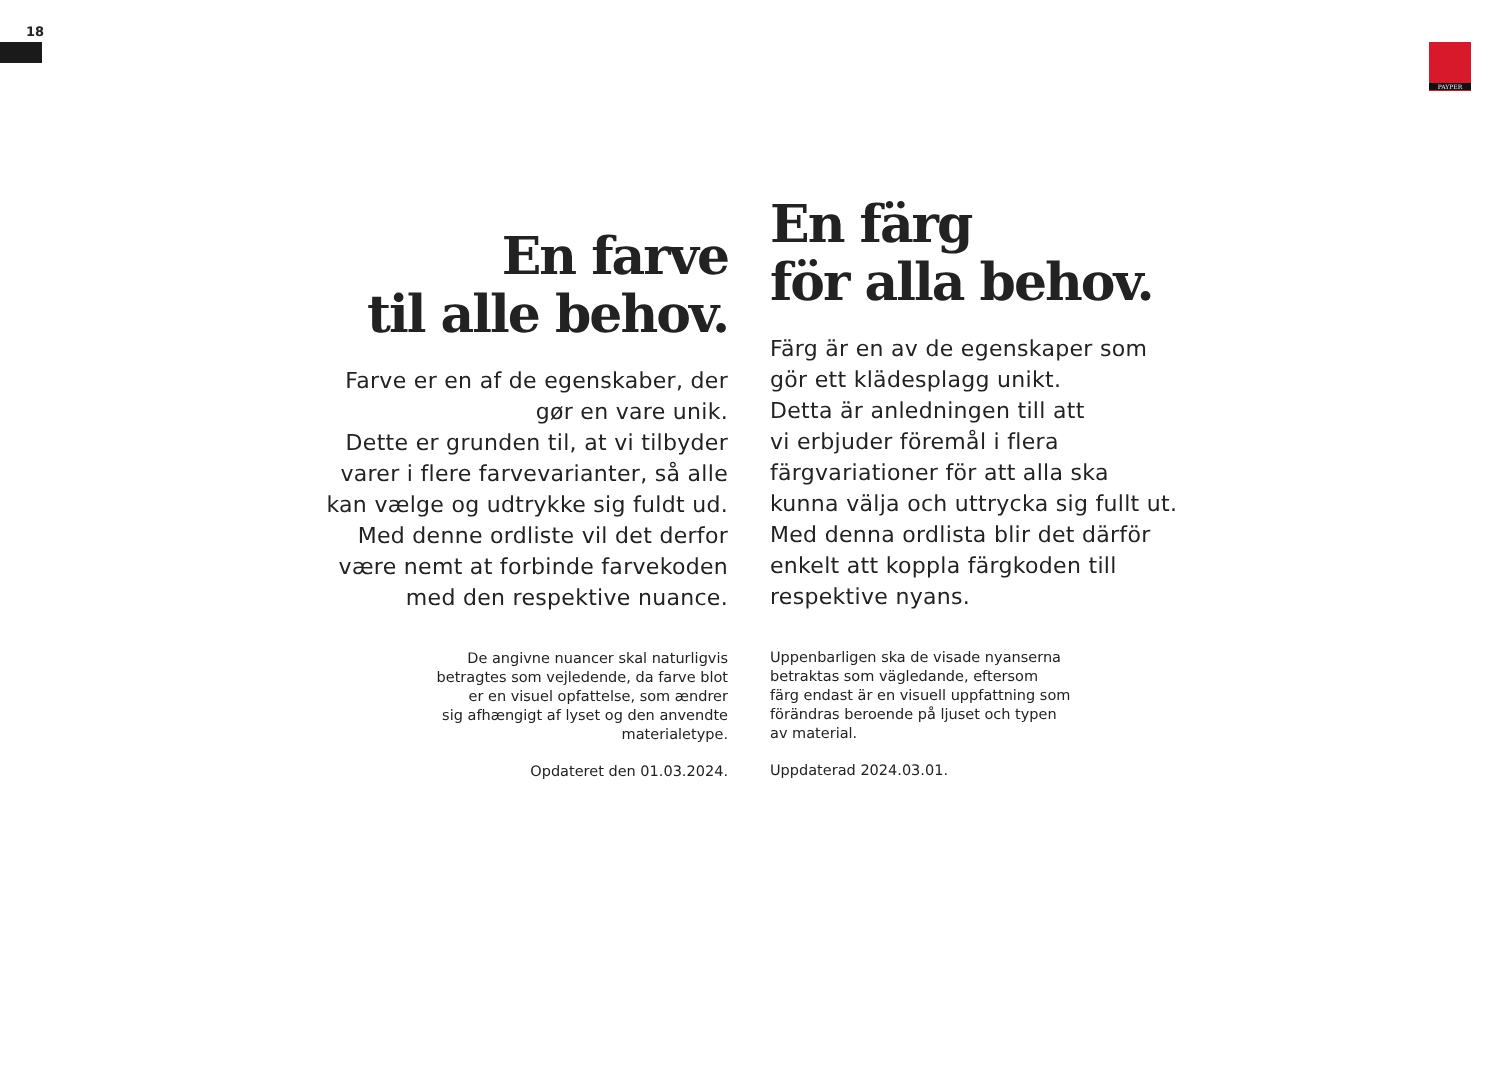18
PAYPER
En farve
til alle behov.
Farve er en af de egenskaber, der
gør en vare unik.
Dette er grunden til, at vi tilbyder
varer i flere farvevarianter, så alle
kan vælge og udtrykke sig fuldt ud.
Med denne ordliste vil det derfor
være nemt at forbinde farvekoden
med den respektive nuance.
De angivne nuancer skal naturligvis
betragtes som vejledende, da farve blot
er en visuel opfattelse, som ændrer
sig afhængigt af lyset og den anvendte
materialetype.
Opdateret den 01.03.2024.
En färg
för alla behov.
Färg är en av de egenskaper som
gör ett klädesplagg unikt.
Detta är anledningen till att
vi erbjuder föremål i flera
färgvariationer för att alla ska
kunna välja och uttrycka sig fullt ut.
Med denna ordlista blir det därför
enkelt att koppla färgkoden till
respektive nyans.
Uppenbarligen ska de visade nyanserna
betraktas som vägledande, eftersom
färg endast är en visuell uppfattning som
förändras beroende på ljuset och typen
av material.
Uppdaterad 2024.03.01.